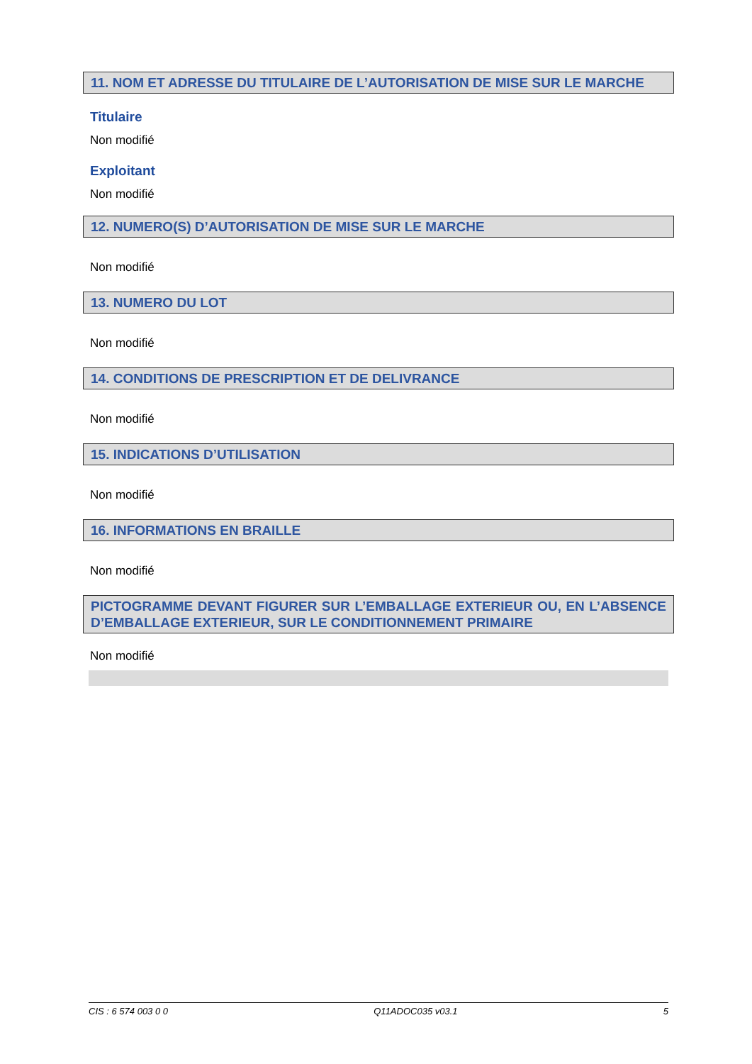11. NOM ET ADRESSE DU TITULAIRE DE L’AUTORISATION DE MISE SUR LE MARCHE
Titulaire
Non modifié
Exploitant
Non modifié
12. NUMERO(S) D’AUTORISATION DE MISE SUR LE MARCHE
Non modifié
13. NUMERO DU LOT
Non modifié
14. CONDITIONS DE PRESCRIPTION ET DE DELIVRANCE
Non modifié
15. INDICATIONS D’UTILISATION
Non modifié
16. INFORMATIONS EN BRAILLE
Non modifié
PICTOGRAMME DEVANT FIGURER SUR L’EMBALLAGE EXTERIEUR OU, EN L’ABSENCE D’EMBALLAGE EXTERIEUR, SUR LE CONDITIONNEMENT PRIMAIRE
Non modifié
CIS : 6 574 003 0 0 Q11ADOC035 v03.1 5